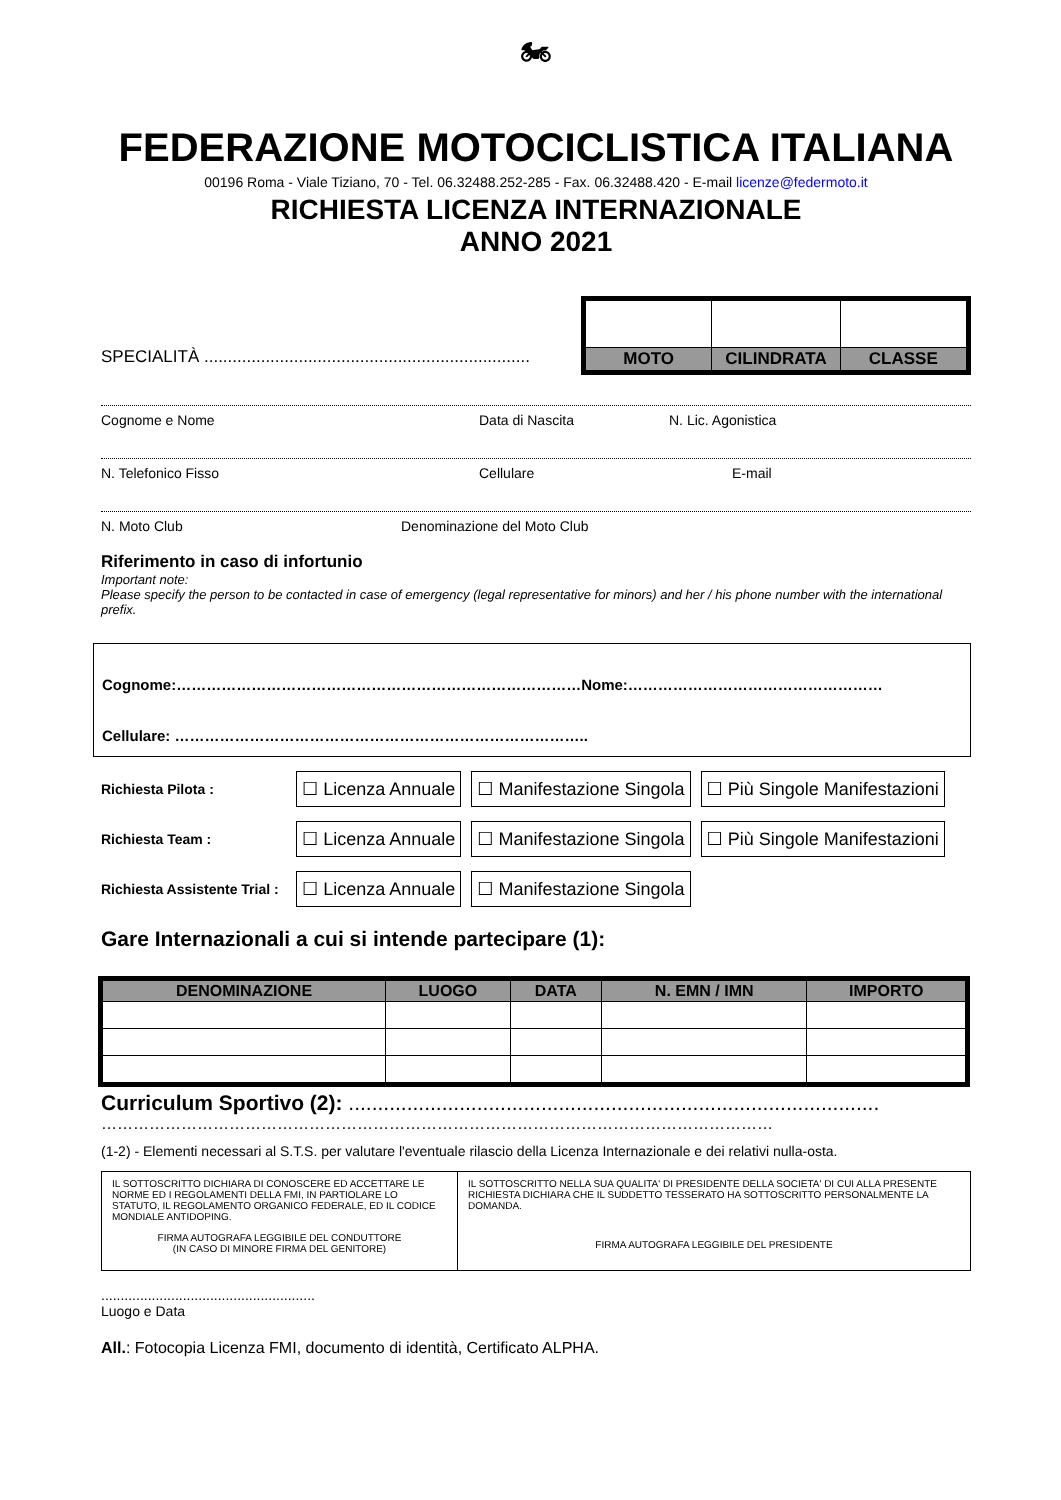🏍
FEDERAZIONE MOTOCICLISTICA ITALIANA
00196 Roma - Viale Tiziano, 70 - Tel. 06.32488.252-285 - Fax. 06.32488.420 - E-mail licenze@federmoto.it
RICHIESTA LICENZA INTERNAZIONALE
ANNO 2021
SPECIALITÀ .....................................................................
| MOTO | CILINDRATA | CLASSE |
| --- | --- | --- |
Cognome e Nome Data di Nascita N. Lic. Agonistica
N. Telefonico Fisso Cellulare E-mail
N. Moto Club Denominazione del Moto Club
Riferimento in caso di infortunio
Important note:
Please specify the person to be contacted in case of emergency (legal representative for minors) and her / his phone number with the international prefix.
Cognome:………………………………………………………………………Nome:……………………………………………
Cellulare: ………………………………………………………………………..
Richiesta Pilota : ☐ Licenza Annuale ☐ Manifestazione Singola ☐ Più Singole Manifestazioni
Richiesta Team : ☐ Licenza Annuale ☐ Manifestazione Singola ☐ Più Singole Manifestazioni
Richiesta Assistente Trial : ☐ Licenza Annuale ☐ Manifestazione Singola
Gare Internazionali a cui si intende partecipare (1):
| DENOMINAZIONE | LUOGO | DATA | N. EMN / IMN | IMPORTO |
| --- | --- | --- | --- | --- |
Curriculum Sportivo (2): ...........................................................................................
………………………………………………………………………………………………………………
(1-2) - Elementi necessari al S.T.S. per valutare l'eventuale rilascio della Licenza Internazionale e dei relativi nulla-osta.
IL SOTTOSCRITTO DICHIARA DI CONOSCERE ED ACCETTARE LE NORME ED I REGOLAMENTI DELLA FMI, IN PARTIOLARE LO STATUTO, IL REGOLAMENTO ORGANICO FEDERALE, ED IL CODICE MONDIALE ANTIDOPING.
FIRMA AUTOGRAFA LEGGIBILE DEL CONDUTTORE
(IN CASO DI MINORE FIRMA DEL GENITORE)
IL SOTTOSCRITTO NELLA SUA QUALITA' DI PRESIDENTE DELLA SOCIETA' DI CUI ALLA PRESENTE RICHIESTA DICHIARA CHE IL SUDDETTO TESSERATO HA SOTTOSCRITTO PERSONALMENTE LA DOMANDA.
FIRMA AUTOGRAFA LEGGIBILE DEL PRESIDENTE
.......................................................
Luogo e Data
All.: Fotocopia Licenza FMI, documento di identità, Certificato ALPHA.